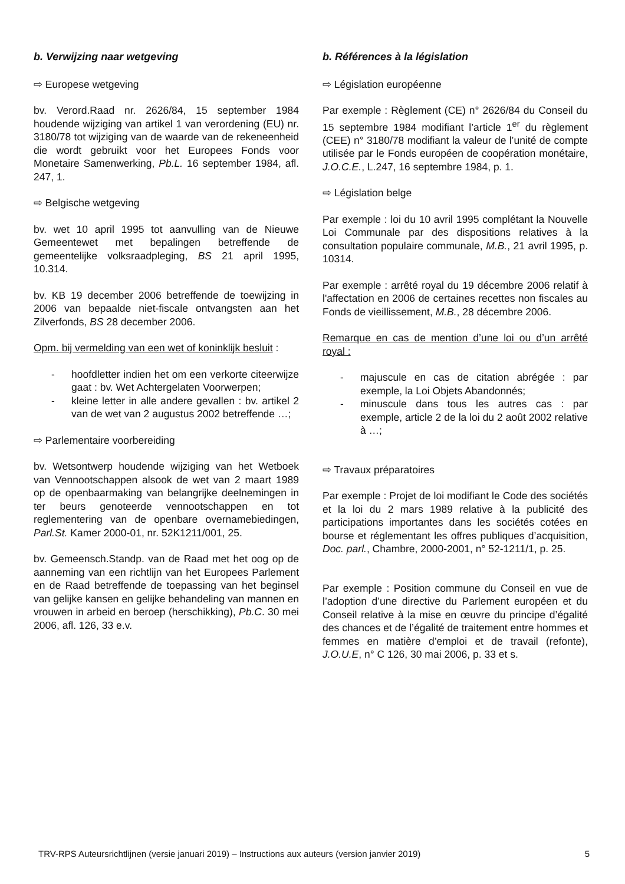b. Verwijzing naar wetgeving
⇨ Europese wetgeving
bv. Verord.Raad nr. 2626/84, 15 september 1984 houdende wijziging van artikel 1 van verordening (EU) nr. 3180/78 tot wijziging van de waarde van de rekeneenheid die wordt gebruikt voor het Europees Fonds voor Monetaire Samenwerking, Pb.L. 16 september 1984, afl. 247, 1.
⇨ Belgische wetgeving
bv. wet 10 april 1995 tot aanvulling van de Nieuwe Gemeentewet met bepalingen betreffende de gemeentelijke volksraadpleging, BS 21 april 1995, 10.314.
bv. KB 19 december 2006 betreffende de toewijzing in 2006 van bepaalde niet-fiscale ontvangsten aan het Zilverfonds, BS 28 december 2006.
Opm. bij vermelding van een wet of koninklijk besluit :
- hoofdletter indien het om een verkorte citeerwijze gaat : bv. Wet Achtergelaten Voorwerpen;
- kleine letter in alle andere gevallen : bv. artikel 2 van de wet van 2 augustus 2002 betreffende …;
⇨ Parlementaire voorbereiding
bv. Wetsontwerp houdende wijziging van het Wetboek van Vennootschappen alsook de wet van 2 maart 1989 op de openbaarmaking van belangrijke deelnemingen in ter beurs genoteerde vennootschappen en tot reglementering van de openbare overnamebiedingen, Parl.St. Kamer 2000-01, nr. 52K1211/001, 25.
bv. Gemeensch.Standp. van de Raad met het oog op de aanneming van een richtlijn van het Europees Parlement en de Raad betreffende de toepassing van het beginsel van gelijke kansen en gelijke behandeling van mannen en vrouwen in arbeid en beroep (herschikking), Pb.C. 30 mei 2006, afl. 126, 33 e.v.
b. Références à la législation
⇨ Législation européenne
Par exemple : Règlement (CE) n° 2626/84 du Conseil du 15 septembre 1984 modifiant l’article 1<sup>er</sup> du règlement (CEE) n° 3180/78 modifiant la valeur de l’unité de compte utilisée par le Fonds européen de coopération monétaire, J.O.C.E., L.247, 16 septembre 1984, p. 1.
⇨ Législation belge
Par exemple : loi du 10 avril 1995 complétant la Nouvelle Loi Communale par des dispositions relatives à la consultation populaire communale, M.B., 21 avril 1995, p. 10314.
Par exemple : arrêté royal du 19 décembre 2006 relatif à l'affectation en 2006 de certaines recettes non fiscales au Fonds de vieillissement, M.B., 28 décembre 2006.
Remarque en cas de mention d’une loi ou d’un arrêté royal :
- majuscule en cas de citation abrégée : par exemple, la Loi Objets Abandonnés;
- minuscule dans tous les autres cas : par exemple, article 2 de la loi du 2 août 2002 relative à …;
⇨ Travaux préparatoires
Par exemple : Projet de loi modifiant le Code des sociétés et la loi du 2 mars 1989 relative à la publicité des participations importantes dans les sociétés cotées en bourse et réglementant les offres publiques d’acquisition, Doc. parl., Chambre, 2000-2001, n° 52-1211/1, p. 25.
Par exemple : Position commune du Conseil en vue de l’adoption d’une directive du Parlement européen et du Conseil relative à la mise en œuvre du principe d’égalité des chances et de l’égalité de traitement entre hommes et femmes en matière d’emploi et de travail (refonte), J.O.U.E, n° C 126, 30 mai 2006, p. 33 et s.
TRV-RPS Auteursrichtlijnen (versie januari 2019) – Instructions aux auteurs (version janvier 2019) 5